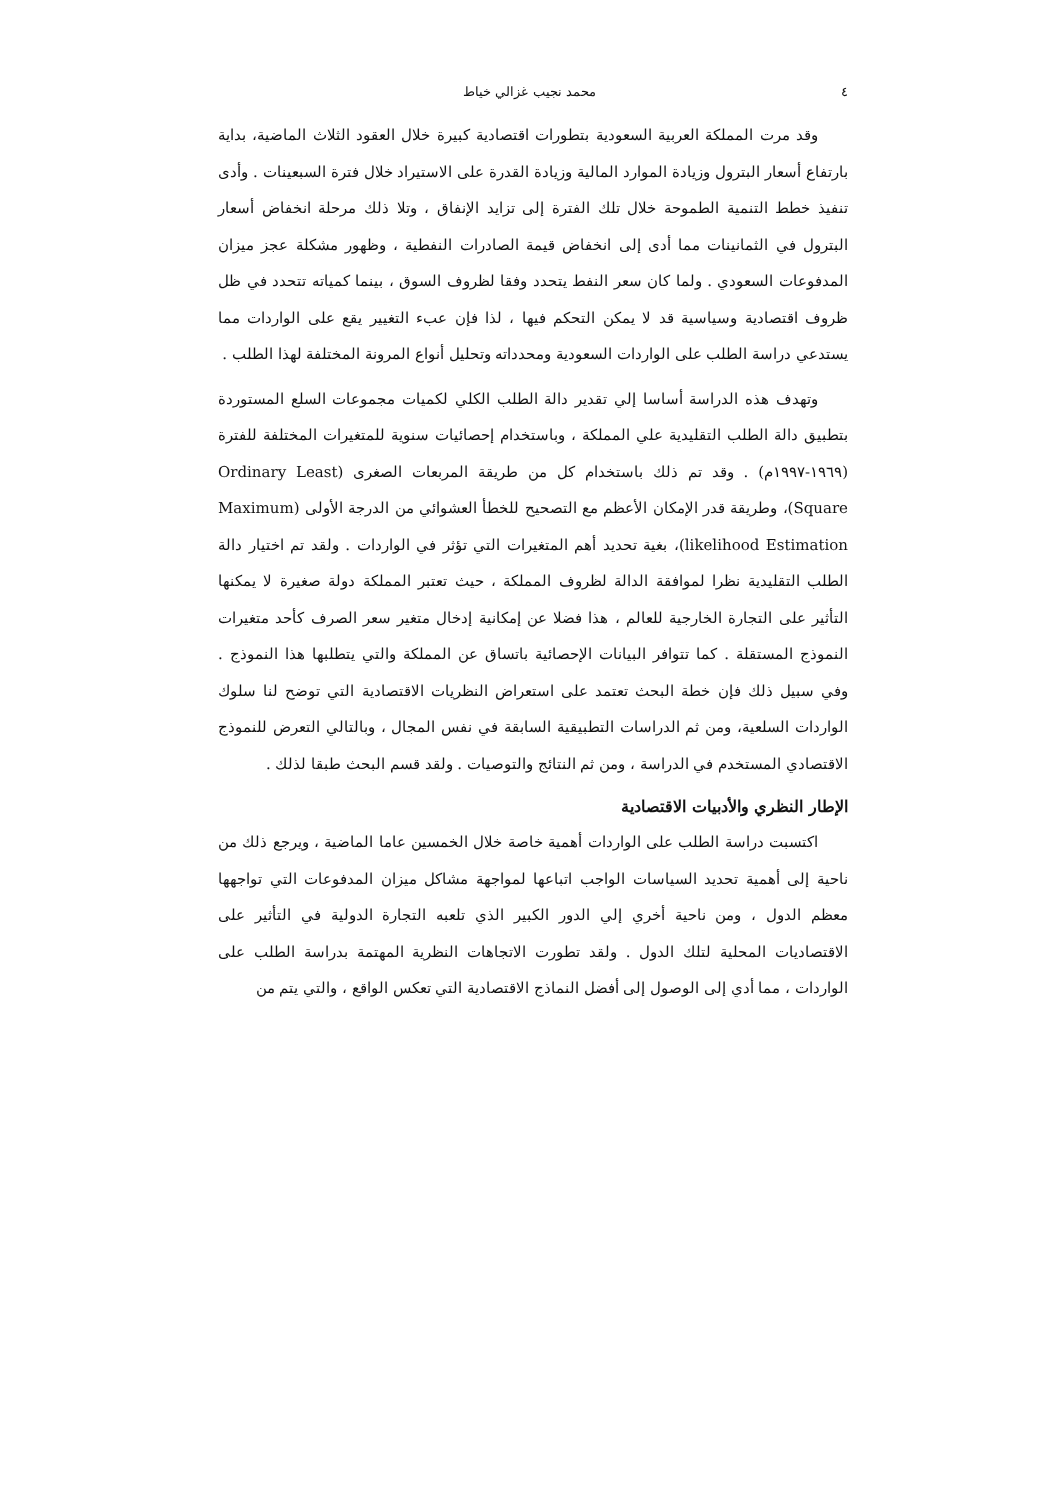٤ محمد نجيب غزالي خياط
وقد مرت المملكة العربية السعودية بتطورات اقتصادية كبيرة خلال العقود الثلاث الماضية، بداية بارتفاع أسعار البترول وزيادة الموارد المالية وزيادة القدرة على الاستيراد خلال فترة السبعينات . وأدى تنفيذ خطط التنمية الطموحة خلال تلك الفترة إلى تزايد الإنفاق ، وتلا ذلك مرحلة انخفاض أسعار البترول في الثمانينات مما أدى إلى انخفاض قيمة الصادرات النفطية ، وظهور مشكلة عجز ميزان المدفوعات السعودي . ولما كان سعر النفط يتحدد وفقا لظروف السوق ، بينما كمياته تتحدد في ظل ظروف اقتصادية وسياسية قد لا يمكن التحكم فيها ، لذا فإن عبء التغيير يقع على الواردات مما يستدعي دراسة الطلب على الواردات السعودية ومحدداته وتحليل أنواع المرونة المختلفة لهذا الطلب .
وتهدف هذه الدراسة أساسا إلي تقدير دالة الطلب الكلي لكميات مجموعات السلع المستوردة بتطبيق دالة الطلب التقليدية علي المملكة ، وباستخدام إحصائيات سنوية للمتغيرات المختلفة للفترة (١٩٦٩-١٩٩٧م) . وقد تم ذلك باستخدام كل من طريقة المربعات الصغرى (Ordinary Least Square)، وطريقة قدر الإمكان الأعظم مع التصحيح للخطأ العشوائي من الدرجة الأولى (Maximum likelihood Estimation)، بغية تحديد أهم المتغيرات التي تؤثر في الواردات . ولقد تم اختيار دالة الطلب التقليدية نظرا لموافقة الدالة لظروف المملكة ، حيث تعتبر المملكة دولة صغيرة لا يمكنها التأثير على التجارة الخارجية للعالم ، هذا فضلا عن إمكانية إدخال متغير سعر الصرف كأحد متغيرات النموذج المستقلة . كما تتوافر البيانات الإحصائية باتساق عن المملكة والتي يتطلبها هذا النموذج . وفي سبيل ذلك فإن خطة البحث تعتمد على استعراض النظريات الاقتصادية التي توضح لنا سلوك الواردات السلعية، ومن ثم الدراسات التطبيقية السابقة في نفس المجال ، وبالتالي التعرض للنموذج الاقتصادي المستخدم في الدراسة ، ومن ثم النتائج والتوصيات . ولقد قسم البحث طبقا لذلك .
الإطار النظري والأدبيات الاقتصادية
اكتسبت دراسة الطلب على الواردات أهمية خاصة خلال الخمسين عاما الماضية ، ويرجع ذلك من ناحية إلى أهمية تحديد السياسات الواجب اتباعها لمواجهة مشاكل ميزان المدفوعات التي تواجهها معظم الدول ، ومن ناحية أخري إلي الدور الكبير الذي تلعبه التجارة الدولية في التأثير على الاقتصاديات المحلية لتلك الدول . ولقد تطورت الاتجاهات النظرية المهتمة بدراسة الطلب على الواردات ، مما أدي إلى الوصول إلى أفضل النماذج الاقتصادية التي تعكس الواقع ، والتي يتم من